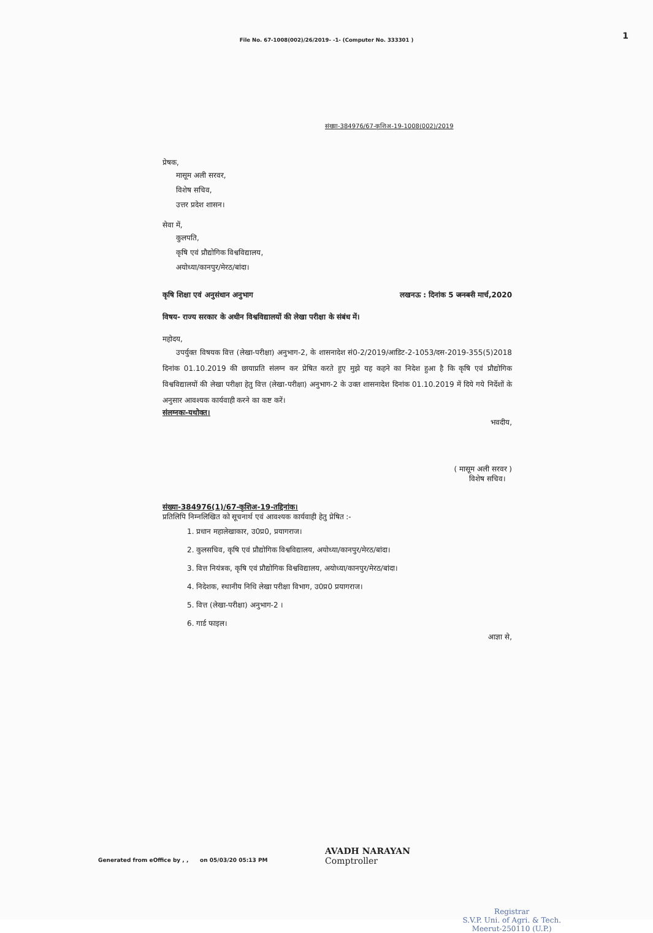1
File No. 67-1008(002)/26/2019- -1- (Computer No. 333301 )
संख्या-384976/67-कृशिअ-19-1008(002)/2019
प्रेषक,
मासूम अली सरवर,
विशेष सचिव,
उत्तर प्रदेश शासन।
सेवा में,
कुलपति,
कृषि एवं प्रौद्योगिक विश्वविद्यालय,
अयोध्या/कानपुर/मेरठ/बांदा।
कृषि शिक्षा एवं अनुसंधान अनुभाग लखनऊ : दिनांक 5 जनवरी मार्च,2020
विषय- राज्य सरकार के अधीन विश्वविद्यालयों की लेखा परीक्षा के संबंध में।
महोदय,
उपर्युक्त विषयक वित्त (लेखा-परीक्षा) अनुभाग-2, के शासनादेश सं0-2/2019/आडिट-2-1053/दस-2019-355(5)2018 दिनांक 01.10.2019 की छायाप्रति संलग्न कर प्रेषित करते हुए मुझे यह कहने का निदेश हुआ है कि कृषि एवं प्रौद्योगिक विश्वविद्यालयों की लेखा परीक्षा हेतु वित्त (लेखा-परीक्षा) अनुभाग-2 के उक्त शासनादेश दिनांक 01.10.2019 में दिये गये निर्देशों के अनुसार आवश्यक कार्यवाही करने का कष्ट करें।
संलग्नकः-यथोक्त।
भवदीय,
( मासूम अली सरवर )
विशेष सचिव।
संख्या-384976(1)/67-कृशिअ-19-तद्दिनांक।
प्रतिलिपि निम्नलिखित को सूचनार्थ एवं आवश्यक कार्यवाही हेतु प्रेषित :-
1. प्रधान महालेखाकार, उ0प्र0, प्रयागराज।
2. कुलसचिव, कृषि एवं प्रौद्योगिक विश्वविद्यालय, अयोध्या/कानपुर/मेरठ/बांदा।
3. वित्त नियंत्रक, कृषि एवं प्रौद्योगिक विश्वविद्यालय, अयोध्या/कानपुर/मेरठ/बांदा।
4. निदेशक, स्थानीय निधि लेखा परीक्षा विभाग, उ0प्र0 प्रयागराज।
5. वित्त (लेखा-परीक्षा) अनुभाग-2 ।
6. गार्ड फाइल।
आज्ञा से,
Generated from eOffice by , , on 05/03/20 05:13 PM
AVADH NARAYAN
Comptroller
Registrar
S.V.P. Uni. of Agri. & Tech.
Meerut-250110 (U.P.)